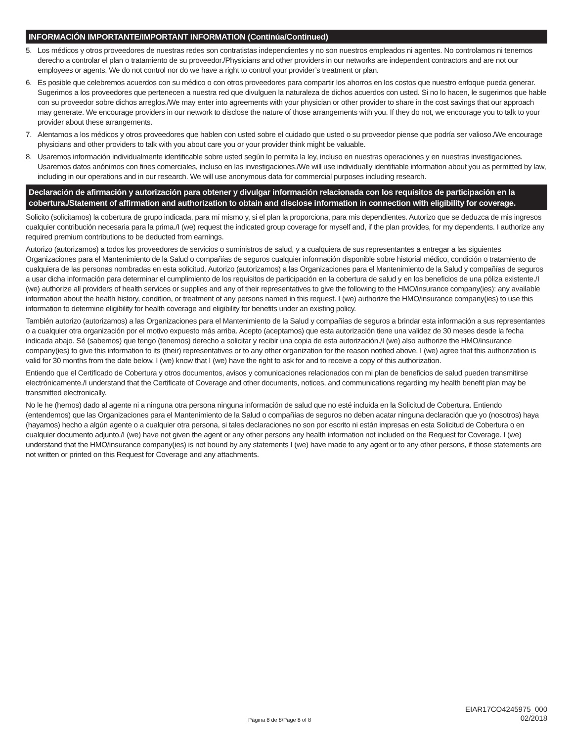INFORMACIÓN IMPORTANTE/IMPORTANT INFORMATION (Continúa/Continued)
5. Los médicos y otros proveedores de nuestras redes son contratistas independientes y no son nuestros empleados ni agentes. No controlamos ni tenemos derecho a controlar el plan o tratamiento de su proveedor./Physicians and other providers in our networks are independent contractors and are not our employees or agents. We do not control nor do we have a right to control your provider’s treatment or plan.
6. Es posible que celebremos acuerdos con su médico o con otros proveedores para compartir los ahorros en los costos que nuestro enfoque pueda generar. Sugerimos a los proveedores que pertenecen a nuestra red que divulguen la naturaleza de dichos acuerdos con usted. Si no lo hacen, le sugerimos que hable con su proveedor sobre dichos arreglos./We may enter into agreements with your physician or other provider to share in the cost savings that our approach may generate. We encourage providers in our network to disclose the nature of those arrangements with you. If they do not, we encourage you to talk to your provider about these arrangements.
7. Alentamos a los médicos y otros proveedores que hablen con usted sobre el cuidado que usted o su proveedor piense que podría ser valioso./We encourage physicians and other providers to talk with you about care you or your provider think might be valuable.
8. Usaremos información individualmente identificable sobre usted según lo permita la ley, incluso en nuestras operaciones y en nuestras investigaciones. Usaremos datos anónimos con fines comerciales, incluso en las investigaciones./We will use individually identifiable information about you as permitted by law, including in our operations and in our research. We will use anonymous data for commercial purposes including research.
Declaración de afirmación y autorización para obtener y divulgar información relacionada con los requisitos de participación en la cobertura./Statement of affirmation and authorization to obtain and disclose information in connection with eligibility for coverage.
Solicito (solicitamos) la cobertura de grupo indicada, para mí mismo y, si el plan la proporciona, para mis dependientes. Autorizo que se deduzca de mis ingresos cualquier contribución necesaria para la prima./I (we) request the indicated group coverage for myself and, if the plan provides, for my dependents. I authorize any required premium contributions to be deducted from earnings.
Autorizo (autorizamos) a todos los proveedores de servicios o suministros de salud, y a cualquiera de sus representantes a entregar a las siguientes Organizaciones para el Mantenimiento de la Salud o compañías de seguros cualquier información disponible sobre historial médico, condición o tratamiento de cualquiera de las personas nombradas en esta solicitud. Autorizo (autorizamos) a las Organizaciones para el Mantenimiento de la Salud y compañías de seguros a usar dicha información para determinar el cumplimiento de los requisitos de participación en la cobertura de salud y en los beneficios de una póliza existente./I (we) authorize all providers of health services or supplies and any of their representatives to give the following to the HMO/insurance company(ies): any available information about the health history, condition, or treatment of any persons named in this request. I (we) authorize the HMO/insurance company(ies) to use this information to determine eligibility for health coverage and eligibility for benefits under an existing policy.
También autorizo (autorizamos) a las Organizaciones para el Mantenimiento de la Salud y compañías de seguros a brindar esta información a sus representantes o a cualquier otra organización por el motivo expuesto más arriba. Acepto (aceptamos) que esta autorización tiene una validez de 30 meses desde la fecha indicada abajo. Sé (sabemos) que tengo (tenemos) derecho a solicitar y recibir una copia de esta autorización./I (we) also authorize the HMO/insurance company(ies) to give this information to its (their) representatives or to any other organization for the reason notified above. I (we) agree that this authorization is valid for 30 months from the date below. I (we) know that I (we) have the right to ask for and to receive a copy of this authorization.
Entiendo que el Certificado de Cobertura y otros documentos, avisos y comunicaciones relacionados con mi plan de beneficios de salud pueden transmitirse electrónicamente./I understand that the Certificate of Coverage and other documents, notices, and communications regarding my health benefit plan may be transmitted electronically.
No le he (hemos) dado al agente ni a ninguna otra persona ninguna información de salud que no esté incluida en la Solicitud de Cobertura. Entiendo (entendemos) que las Organizaciones para el Mantenimiento de la Salud o compañías de seguros no deben acatar ninguna declaración que yo (nosotros) haya (hayamos) hecho a algún agente o a cualquier otra persona, si tales declaraciones no son por escrito ni están impresas en esta Solicitud de Cobertura o en cualquier documento adjunto./I (we) have not given the agent or any other persons any health information not included on the Request for Coverage. I (we) understand that the HMO/insurance company(ies) is not bound by any statements I (we) have made to any agent or to any other persons, if those statements are not written or printed on this Request for Coverage and any attachments.
Página 8 de 8/Page 8 of 8 EIAR17CO4245975_000
02/2018